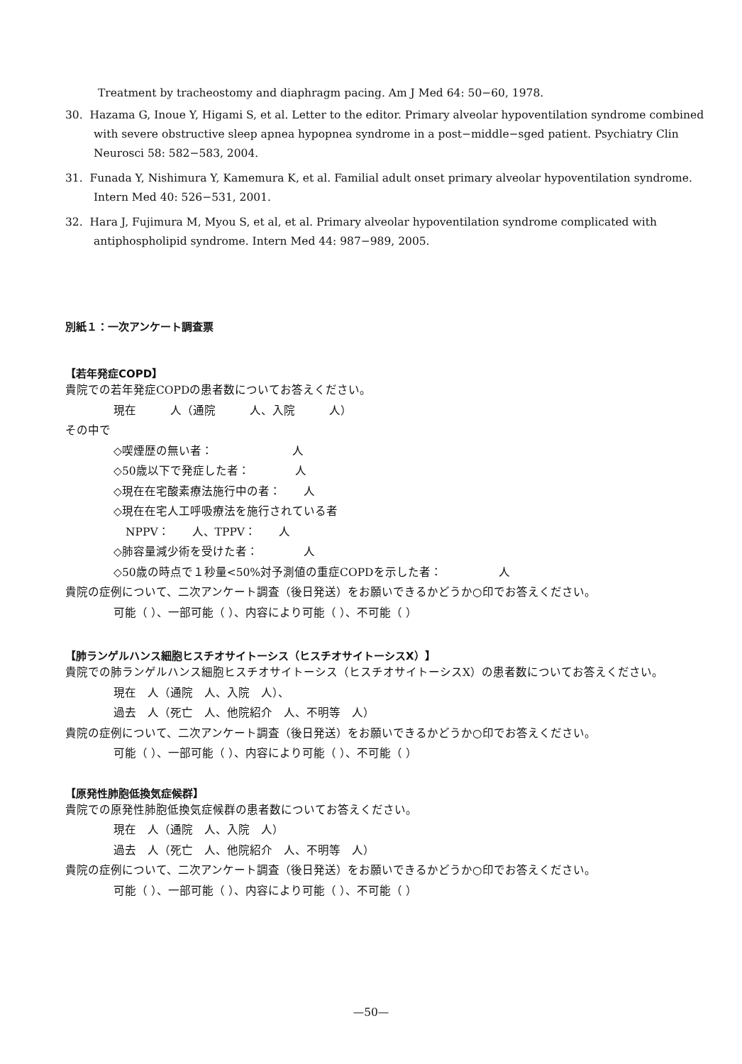Treatment by tracheostomy and diaphragm pacing. Am J Med 64: 50−60, 1978.
30. Hazama G, Inoue Y, Higami S, et al. Letter to the editor. Primary alveolar hypoventilation syndrome combined with severe obstructive sleep apnea hypopnea syndrome in a post−middle−sged patient. Psychiatry Clin Neurosci 58: 582−583, 2004.
31. Funada Y, Nishimura Y, Kamemura K, et al. Familial adult onset primary alveolar hypoventilation syndrome. Intern Med 40: 526−531, 2001.
32. Hara J, Fujimura M, Myou S, et al, et al. Primary alveolar hypoventilation syndrome complicated with antiphospholipid syndrome. Intern Med 44: 987−989, 2005.
別紙１：一次アンケート調査票
【若年発症COPD】
貴院での若年発症COPDの患者数についてお答えください。
現在　　　人（通院　　　人、入院　　　人）
その中で
◇喫煙歴の無い者：　　　　　　　人
◇50歳以下で発症した者：　　　　人
◇現在在宅酸素療法施行中の者：　　人
◇現在在宅人工呼吸療法を施行されている者
NPPV：　　人、TPPV：　　人
◇肺容量減少術を受けた者：　　　　人
◇50歳の時点で１秒量<50%対予測値の重症COPDを示した者：　　　　　人
貴院の症例について、二次アンケート調査（後日発送）をお願いできるかどうか○印でお答えください。
可能（ ）、一部可能（ ）、内容により可能（ ）、不可能（ ）
【肺ランゲルハンス細胞ヒスチオサイトーシス（ヒスチオサイトーシスX）】
貴院での肺ランゲルハンス細胞ヒスチオサイトーシス（ヒスチオサイトーシスX）の患者数についてお答えください。
現在　人（通院　人、入院　人）、
過去　人（死亡　人、他院紹介　人、不明等　人）
貴院の症例について、二次アンケート調査（後日発送）をお願いできるかどうか○印でお答えください。
可能（ ）、一部可能（ ）、内容により可能（ ）、不可能（ ）
【原発性肺胞低換気症候群】
貴院での原発性肺胞低換気症候群の患者数についてお答えください。
現在　人（通院　人、入院　人）
過去　人（死亡　人、他院紹介　人、不明等　人）
貴院の症例について、二次アンケート調査（後日発送）をお願いできるかどうか○印でお答えください。
可能（ ）、一部可能（ ）、内容により可能（ ）、不可能（ ）
—50—